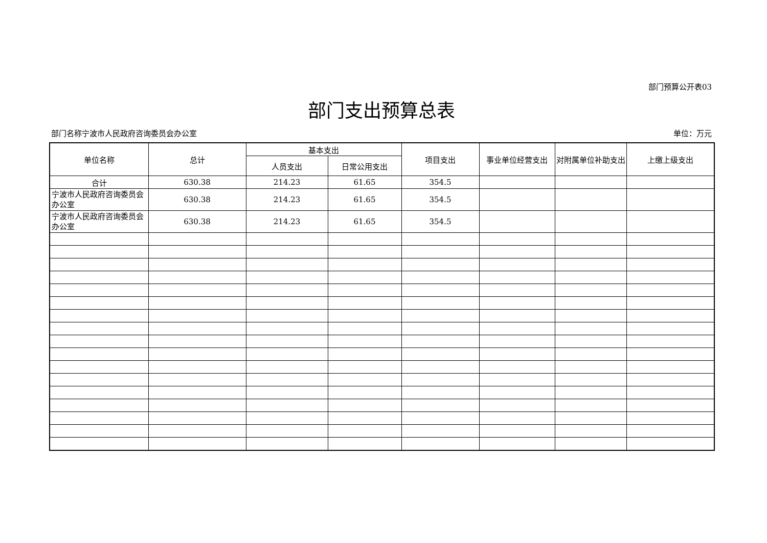部门预算公开表03
部门支出预算总表
部门名称宁波市人民政府咨询委员会办公室 单位：万元
| 单位名称 | 总计 | 基本支出 | | 项目支出 | 事业单位经营支出 | 对附属单位补助支出 | 上缴上级支出 |
| --- | --- | --- | --- | --- | --- | --- | --- |
| | | 人员支出 | 日常公用支出 | | | | |
| 合计 | 630.38 | 214.23 | 61.65 | 354.5 | | | |
| 宁波市人民政府咨询委员会办公室 | 630.38 | 214.23 | 61.65 | 354.5 | | | |
| 宁波市人民政府咨询委员会办公室 | 630.38 | 214.23 | 61.65 | 354.5 | | | |